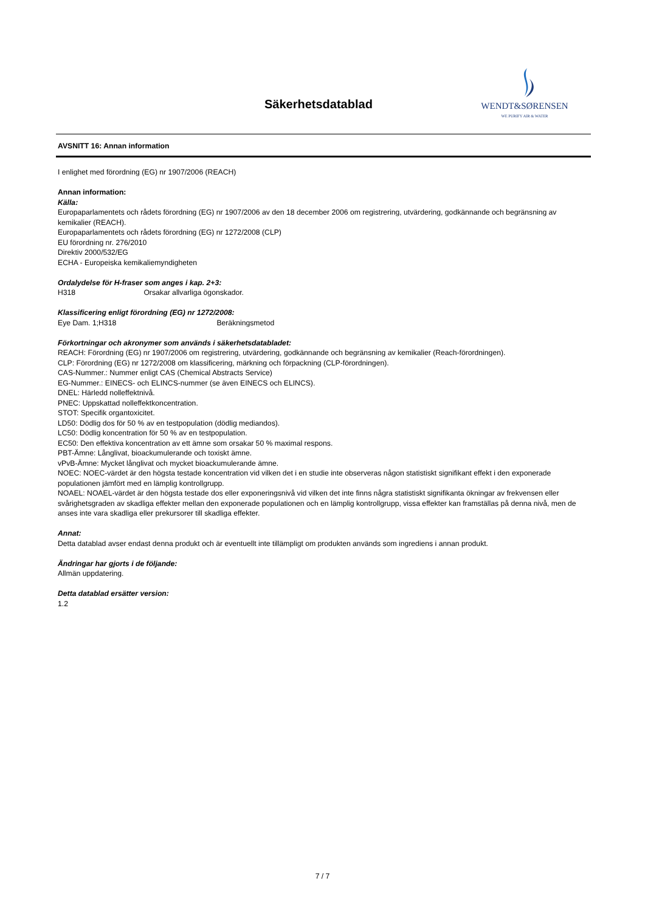Säkerhetsdatablad
WENDT&SØRENSEN
WE PURIFY AIR & WATER
AVSNITT 16: Annan information
I enlighet med förordning (EG) nr 1907/2006 (REACH)
Annan information:
Källa:
Europaparlamentets och rådets förordning (EG) nr 1907/2006 av den 18 december 2006 om registrering, utvärdering, godkännande och begränsning av kemikalier (REACH).
Europaparlamentets och rådets förordning (EG) nr 1272/2008 (CLP)
EU förordning nr. 276/2010
Direktiv 2000/532/EG
ECHA - Europeiska kemikaliemyndigheten
Ordalydelse för H-fraser som anges i kap. 2+3:
H318 Orsakar allvarliga ögonskador.
Klassificering enligt förordning (EG) nr 1272/2008:
Eye Dam. 1;H318 Beräkningsmetod
Förkortningar och akronymer som används i säkerhetsdatabladet:
REACH: Förordning (EG) nr 1907/2006 om registrering, utvärdering, godkännande och begränsning av kemikalier (Reach-förordningen).
CLP: Förordning (EG) nr 1272/2008 om klassificering, märkning och förpackning (CLP-förordningen).
CAS-Nummer.: Nummer enligt CAS (Chemical Abstracts Service)
EG-Nummer.: EINECS- och ELINCS-nummer (se även EINECS och ELINCS).
DNEL: Härledd nolleffektnivå.
PNEC: Uppskattad nolleffektkoncentration.
STOT: Specifik organtoxicitet.
LD50: Dödlig dos för 50 % av en testpopulation (dödlig mediandos).
LC50: Dödlig koncentration för 50 % av en testpopulation.
EC50: Den effektiva koncentration av ett ämne som orsakar 50 % maximal respons.
PBT-Ämne: Långlivat, bioackumulerande och toxiskt ämne.
vPvB-Ämne: Mycket långlivat och mycket bioackumulerande ämne.
NOEC: NOEC-värdet är den högsta testade koncentration vid vilken det i en studie inte observeras någon statistiskt signifikant effekt i den exponerade populationen jämfört med en lämplig kontrollgrupp.
NOAEL: NOAEL-värdet är den högsta testade dos eller exponeringsnivå vid vilken det inte finns några statistiskt signifikanta ökningar av frekvensen eller svårighetsgraden av skadliga effekter mellan den exponerade populationen och en lämplig kontrollgrupp, vissa effekter kan framställas på denna nivå, men de anses inte vara skadliga eller prekursorer till skadliga effekter.
Annat:
Detta datablad avser endast denna produkt och är eventuellt inte tillämpligt om produkten används som ingrediens i annan produkt.
Ändringar har gjorts i de följande:
Allmän uppdatering.
Detta datablad ersätter version:
1.2
7 / 7